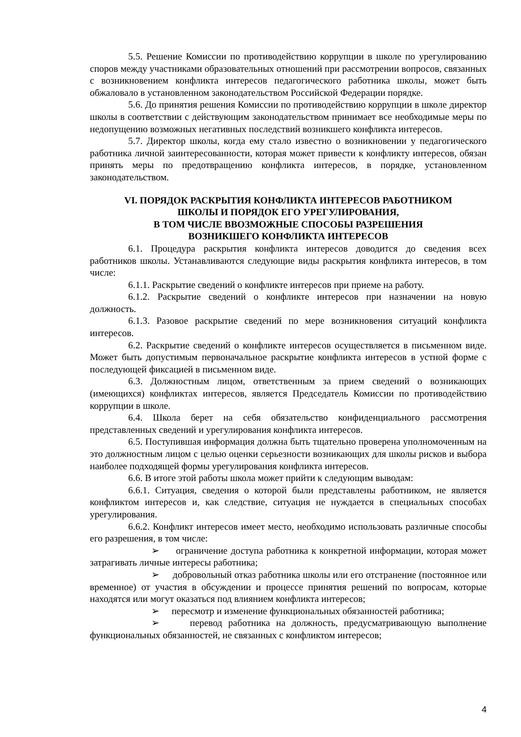5.5. Решение Комиссии по противодействию коррупции в школе по урегулированию споров между участниками образовательных отношений при рассмотрении вопросов, связанных с возникновением конфликта интересов педагогического работника школы, может быть обжаловало в установленном законодательством Российской Федерации порядке.
5.6. До принятия решения Комиссии по противодействию коррупции в школе директор школы в соответствии с действующим законодательством принимает все необходимые меры по недопущению возможных негативных последствий возникшего конфликта интересов.
5.7. Директор школы, когда ему стало известно о возникновении у педагогического работника личной заинтересованности, которая может привести к конфликту интересов, обязан принять меры по предотвращению конфликта интересов, в порядке, установленном законодательством.
VI. ПОРЯДОК РАСКРЫТИЯ КОНФЛИКТА ИНТЕРЕСОВ РАБОТНИКОМ
ШКОЛЫ И ПОРЯДОК ЕГО УРЕГУЛИРОВАНИЯ,
В ТОМ ЧИСЛЕ ВВОЗМОЖНЫЕ СПОСОБЫ РАЗРЕШЕНИЯ
ВОЗНИКШЕГО КОНФЛИКТА ИНТЕРЕСОВ
6.1. Процедура раскрытия конфликта интересов доводится до сведения всех работников школы. Устанавливаются следующие виды раскрытия конфликта интересов, в том числе:
6.1.1. Раскрытие сведений о конфликте интересов при приеме на работу.
6.1.2. Раскрытие сведений о конфликте интересов при назначении на новую должность.
6.1.3. Разовое раскрытие сведений по мере возникновения ситуаций конфликта интересов.
6.2. Раскрытие сведений о конфликте интересов осуществляется в письменном виде. Может быть допустимым первоначальное раскрытие конфликта интересов в устной форме с последующей фиксацией в письменном виде.
6.3. Должностным лицом, ответственным за прием сведений о возникающих (имеющихся) конфликтах интересов, является Председатель Комиссии по противодействию коррупции в школе.
6.4. Школа берет на себя обязательство конфиденциального рассмотрения представленных сведений и урегулирования конфликта интересов.
6.5. Поступившая информация должна быть тщательно проверена уполномоченным на это должностным лицом с целью оценки серьезности возникающих для школы рисков и выбора наиболее подходящей формы урегулирования конфликта интересов.
6.6. В итоге этой работы школа может прийти к следующим выводам:
6.6.1. Ситуация, сведения о которой были представлены работником, не является конфликтом интересов и, как следствие, ситуация не нуждается в специальных способах урегулирования.
6.6.2. Конфликт интересов имеет место, необходимо использовать различные способы его разрешения, в том числе:
➢ ограничение доступа работника к конкретной информации, которая может затрагивать личные интересы работника;
➢ добровольный отказ работника школы или его отстранение (постоянное или временное) от участия в обсуждении и процессе принятия решений по вопросам, которые находятся или могут оказаться под влиянием конфликта интересов;
➢ пересмотр и изменение функциональных обязанностей работника;
➢ перевод работника на должность, предусматривающую выполнение функциональных обязанностей, не связанных с конфликтом интересов;
4